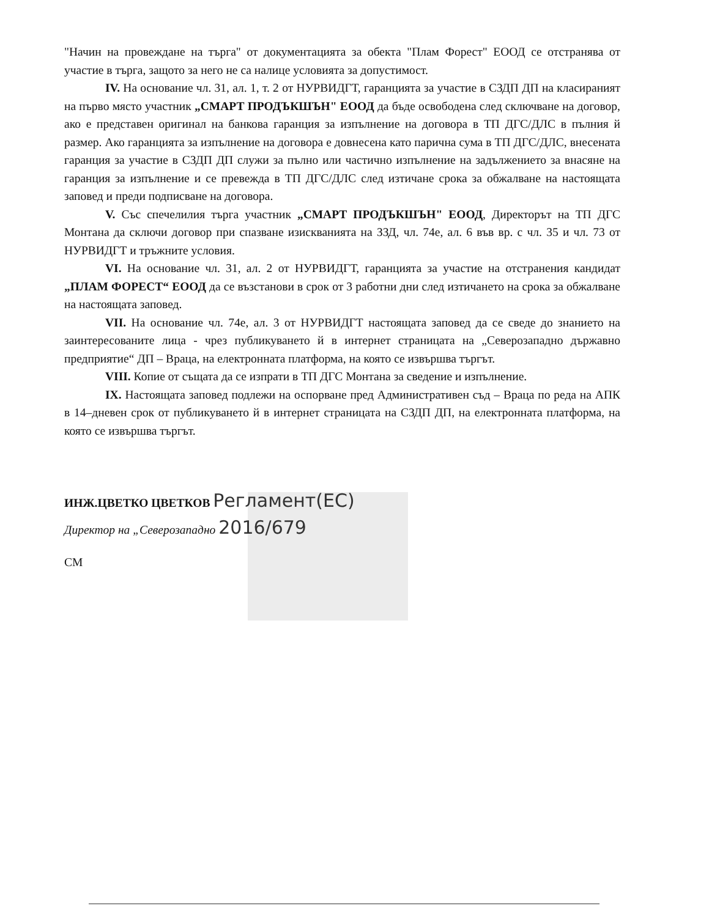"Начин на провеждане на търга" от документацията за обекта "Плам Форест" ЕООД се отстранява от участие в търга, защото за него не са налице условията за допустимост.
IV. На основание чл. 31, ал. 1, т. 2 от НУРВИДГТ, гаранцията за участие в СЗДП ДП на класираният на първо място участник „СМАРТ ПРОДЪКШЪН" ЕООД да бъде освободена след сключване на договор, ако е представен оригинал на банкова гаранция за изпълнение на договора в ТП ДГС/ДЛС в пълния й размер. Ако гаранцията за изпълнение на договора е довнесена като парична сума в ТП ДГС/ДЛС, внесената гаранция за участие в СЗДП ДП служи за пълно или частично изпълнение на задължението за внасяне на гаранция за изпълнение и се превежда в ТП ДГС/ДЛС след изтичане срока за обжалване на настоящата заповед и преди подписване на договора.
V. Със спечелилия търга участник „СМАРТ ПРОДЪКШЪН" ЕООД, Директорът на ТП ДГС Монтана да сключи договор при спазване изискванията на ЗЗД, чл. 74е, ал. 6 във вр. с чл. 35 и чл. 73 от НУРВИДГТ и тръжните условия.
VI. На основание чл. 31, ал. 2 от НУРВИДГТ, гаранцията за участие на отстранения кандидат „ПЛАМ ФОРЕСТ“ ЕООД да се възстанови в срок от 3 работни дни след изтичането на срока за обжалване на настоящата заповед.
VII. На основание чл. 74е, ал. 3 от НУРВИДГТ настоящата заповед да се сведе до знанието на заинтересованите лица - чрез публикуването й в интернет страницата на „Северозападно държавно предприятие“ ДП – Враца, на електронната платформа, на която се извършва търгът.
VIII. Копие от същата да се изпрати в ТП ДГС Монтана за сведение и изпълнение.
IX. Настоящата заповед подлежи на оспорване пред Административен съд – Враца по реда на АПК в 14–дневен срок от публикуването й в интернет страницата на СЗДП ДП, на електронната платформа, на която се извършва търгът.
ИНЖ.ЦВЕТКО ЦВЕТКОВ Регламент(ЕС)
Директор на „Северозападно 2016/679
СМ